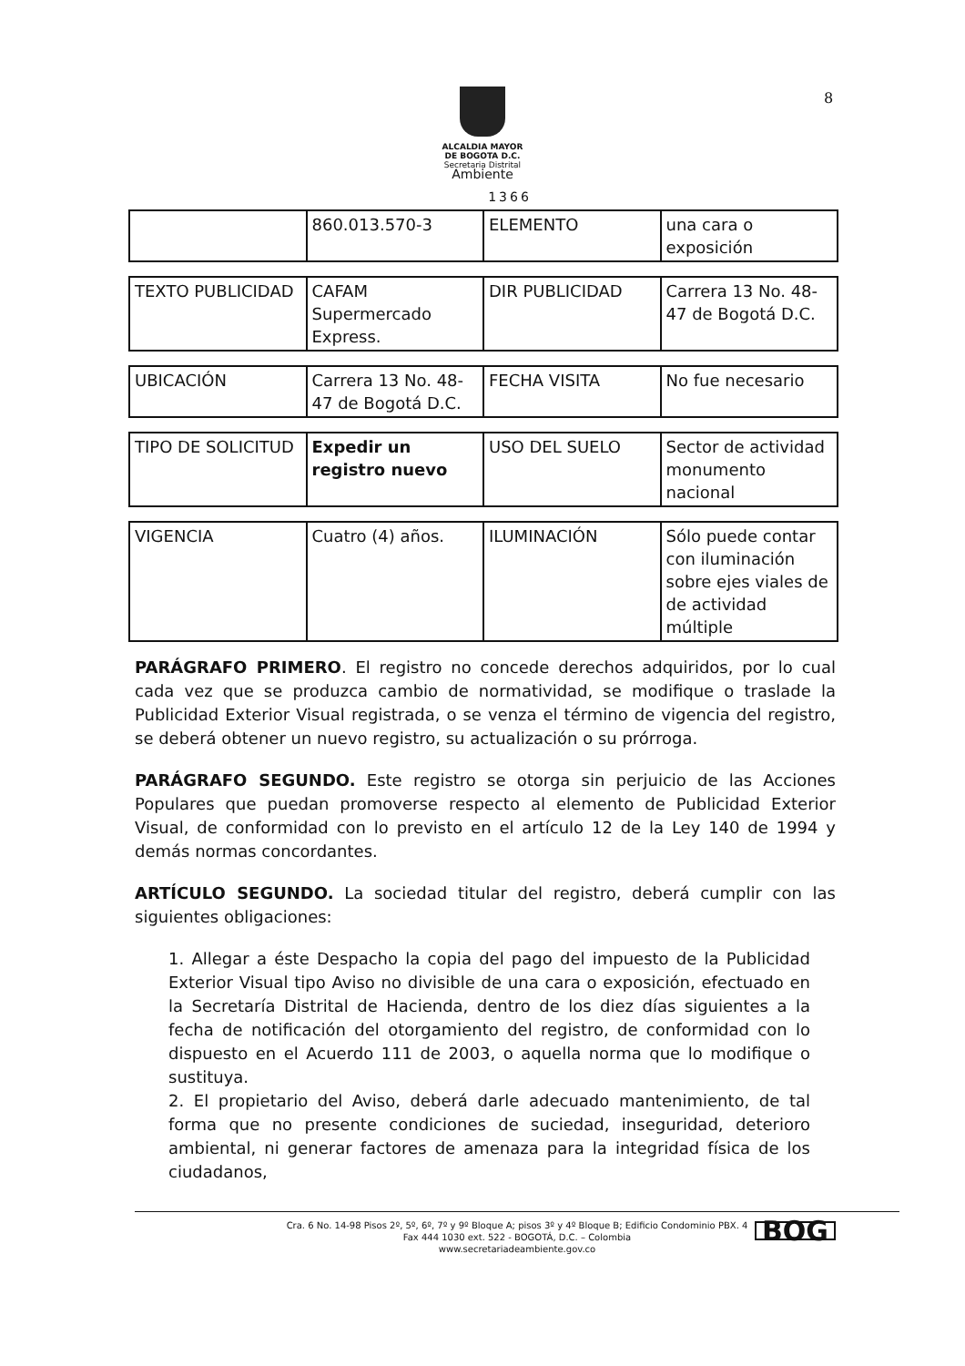ALCALDIA MAYOR
DE BOGOTA D.C.
Secretaria Distrital
Ambiente
8
1366
| | 860.013.570-3 | ELEMENTO | una cara o exposición |
| TEXTO PUBLICIDAD | CAFAM Supermercado Express. | DIR PUBLICIDAD | Carrera 13 No. 48-47 de Bogotá D.C. |
| UBICACIÓN | Carrera 13 No. 48-47 de Bogotá D.C. | FECHA VISITA | No fue necesario |
| TIPO DE SOLICITUD | Expedir un registro nuevo | USO DEL SUELO | Sector de actividad monumento nacional |
| VIGENCIA | Cuatro (4) años. | ILUMINACIÓN | Sólo puede contar con iluminación sobre ejes viales de de actividad múltiple |
PARÁGRAFO PRIMERO. El registro no concede derechos adquiridos, por lo cual cada vez que se produzca cambio de normatividad, se modifique o traslade la Publicidad Exterior Visual registrada, o se venza el término de vigencia del registro, se deberá obtener un nuevo registro, su actualización o su prórroga.
PARÁGRAFO SEGUNDO. Este registro se otorga sin perjuicio de las Acciones Populares que puedan promoverse respecto al elemento de Publicidad Exterior Visual, de conformidad con lo previsto en el artículo 12 de la Ley 140 de 1994 y demás normas concordantes.
ARTÍCULO SEGUNDO. La sociedad titular del registro, deberá cumplir con las siguientes obligaciones:
1. Allegar a éste Despacho la copia del pago del impuesto de la Publicidad Exterior Visual tipo Aviso no divisible de una cara o exposición, efectuado en la Secretaría Distrital de Hacienda, dentro de los diez días siguientes a la fecha de notificación del otorgamiento del registro, de conformidad con lo dispuesto en el Acuerdo 111 de 2003, o aquella norma que lo modifique o sustituya.
2. El propietario del Aviso, deberá darle adecuado mantenimiento, de tal forma que no presente condiciones de suciedad, inseguridad, deterioro ambiental, ni generar factores de amenaza para la integridad física de los ciudadanos,
Cra. 6 No. 14-98 Pisos 2º, 5º, 6º, 7º y 9º Bloque A; pisos 3º y 4º Bloque B; Edificio Condominio PBX. 4
Fax 444 1030 ext. 522 - BOGOTÁ, D.C. – Colombia
www.secretariadeambiente.gov.co
BOG